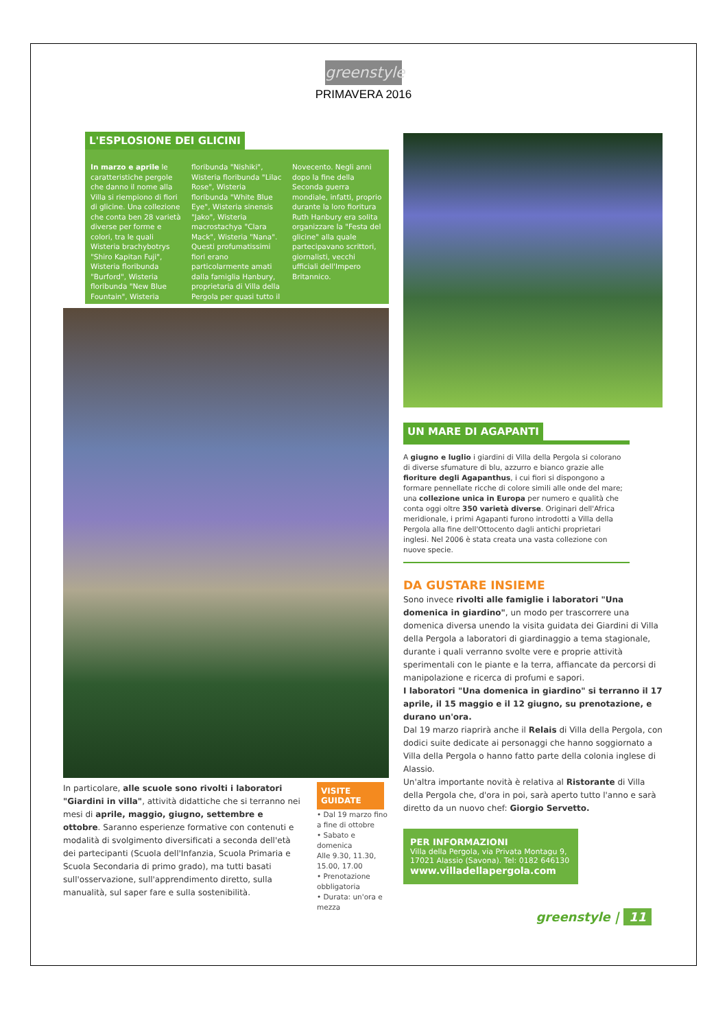greenstyle
PRIMAVERA 2016
L'ESPLOSIONE DEI GLICINI
In marzo e aprile le caratteristiche pergole che danno il nome alla Villa si riempiono di fiori di glicine. Una collezione che conta ben 28 varietà diverse per forme e colori, tra le quali Wisteria brachybotrys "Shiro Kapitan Fuji", Wisteria floribunda "Burford", Wisteria floribunda "New Blue Fountain", Wisteria floribunda "Nishiki", Wisteria floribunda "Lilac Rose", Wisteria floribunda "White Blue Eye", Wisteria sinensis "Jako", Wisteria macrostachya "Clara Mack", Wisteria "Nana". Questi profumatissimi fiori erano particolarmente amati dalla famiglia Hanbury, proprietaria di Villa della Pergola per quasi tutto il Novecento. Negli anni dopo la fine della Seconda guerra mondiale, infatti, proprio durante la loro fioritura Ruth Hanbury era solita organizzare la "Festa del glicine" alla quale partecipavano scrittori, giornalisti, vecchi ufficiali dell'Impero Britannico.
In particolare, alle scuole sono rivolti i laboratori "Giardini in villa", attività didattiche che si terranno nei mesi di aprile, maggio, giugno, settembre e ottobre. Saranno esperienze formative con contenuti e modalità di svolgimento diversificati a seconda dell'età dei partecipanti (Scuola dell'Infanzia, Scuola Primaria e Scuola Secondaria di primo grado), ma tutti basati sull'osservazione, sull'apprendimento diretto, sulla manualità, sul saper fare e sulla sostenibilità.
VISITE GUIDATE
• Dal 19 marzo fino a fine di ottobre
• Sabato e domenica
Alle 9.30, 11.30, 15.00, 17.00
• Prenotazione obbligatoria
• Durata: un'ora e mezza
UN MARE DI AGAPANTI
A giugno e luglio i giardini di Villa della Pergola si colorano di diverse sfumature di blu, azzurro e bianco grazie alle fioriture degli Agapanthus, i cui fiori si dispongono a formare pennellate ricche di colore simili alle onde del mare; una collezione unica in Europa per numero e qualità che conta oggi oltre 350 varietà diverse. Originari dell'Africa meridionale, i primi Agapanti furono introdotti a Villa della Pergola alla fine dell'Ottocento dagli antichi proprietari inglesi. Nel 2006 è stata creata una vasta collezione con nuove specie.
DA GUSTARE INSIEME
Sono invece rivolti alle famiglie i laboratori "Una domenica in giardino", un modo per trascorrere una domenica diversa unendo la visita guidata dei Giardini di Villa della Pergola a laboratori di giardinaggio a tema stagionale, durante i quali verranno svolte vere e proprie attività sperimentali con le piante e la terra, affiancate da percorsi di manipolazione e ricerca di profumi e sapori.
I laboratori "Una domenica in giardino" si terranno il 17 aprile, il 15 maggio e il 12 giugno, su prenotazione, e durano un'ora.
Dal 19 marzo riaprirà anche il Relais di Villa della Pergola, con dodici suite dedicate ai personaggi che hanno soggiornato a Villa della Pergola o hanno fatto parte della colonia inglese di Alassio.
Un'altra importante novità è relativa al Ristorante di Villa della Pergola che, d'ora in poi, sarà aperto tutto l'anno e sarà diretto da un nuovo chef: Giorgio Servetto.
PER INFORMAZIONI
Villa della Pergola, via Privata Montagu 9, 17021 Alassio (Savona). Tel: 0182 646130
www.villadellapergola.com
greenstyle | 11